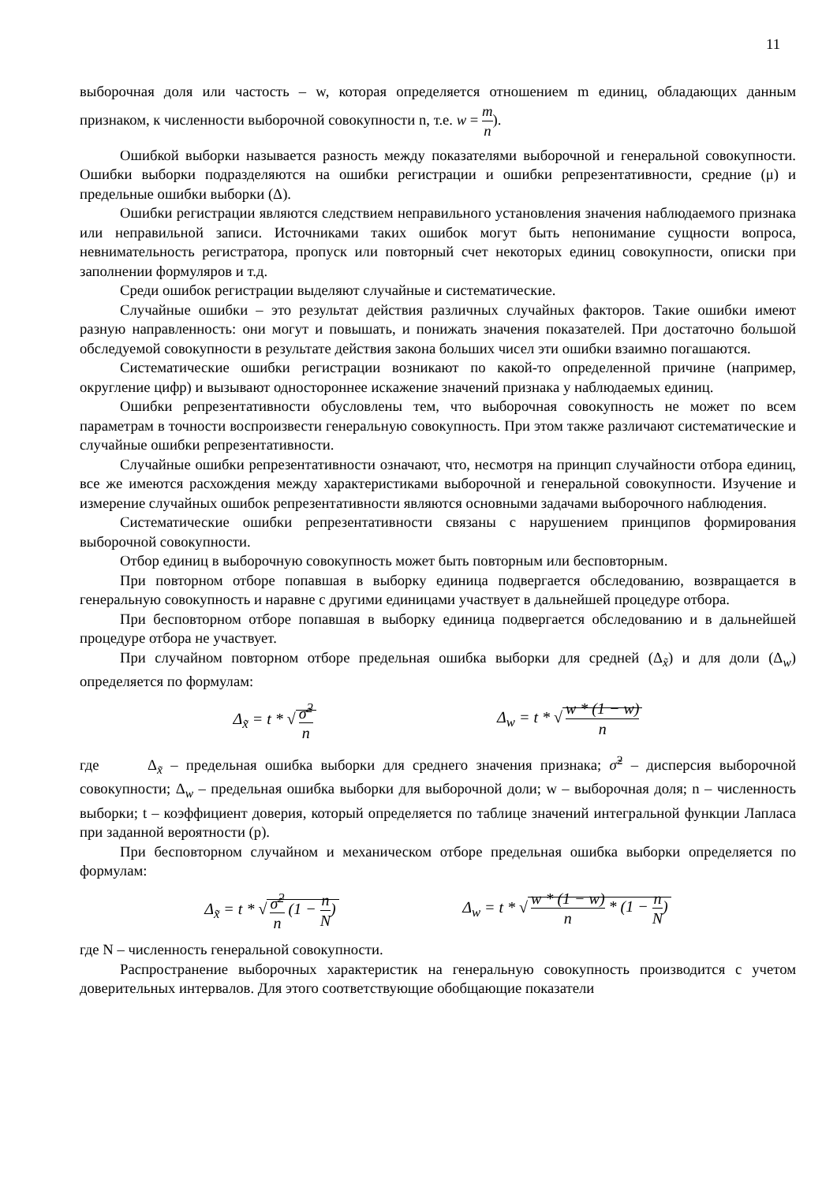11
выборочная доля или частость – w, которая определяется отношением m единиц, обладающих данным признаком, к численности выборочной совокупности n, т.е. w = m n).
Ошибкой выборки называется разность между показателями выборочной и генеральной совокупности. Ошибки выборки подразделяются на ошибки регистрации и ошибки репрезентативности, средние (μ) и предельные ошибки выборки (Δ).
Ошибки регистрации являются следствием неправильного установления значения наблюдаемого признака или неправильной записи. Источниками таких ошибок могут быть непонимание сущности вопроса, невнимательность регистратора, пропуск или повторный счет некоторых единиц совокупности, описки при заполнении формуляров и т.д.
Среди ошибок регистрации выделяют случайные и систематические.
Случайные ошибки – это результат действия различных случайных факторов. Такие ошибки имеют разную направленность: они могут и повышать, и понижать значения показателей. При достаточно большой обследуемой совокупности в результате действия закона больших чисел эти ошибки взаимно погашаются.
Систематические ошибки регистрации возникают по какой-то определенной причине (например, округление цифр) и вызывают одностороннее искажение значений признака у наблюдаемых единиц.
Ошибки репрезентативности обусловлены тем, что выборочная совокупность не может по всем параметрам в точности воспроизвести генеральную совокупность. При этом также различают систематические и случайные ошибки репрезентативности.
Случайные ошибки репрезентативности означают, что, несмотря на принцип случайности отбора единиц, все же имеются расхождения между характеристиками выборочной и генеральной совокупности. Изучение и измерение случайных ошибок репрезентативности являются основными задачами выборочного наблюдения.
Систематические ошибки репрезентативности связаны с нарушением принципов формирования выборочной совокупности.
Отбор единиц в выборочную совокупность может быть повторным или бесповторным.
При повторном отборе попавшая в выборку единица подвергается обследованию, возвращается в генеральную совокупность и наравне с другими единицами участвует в дальнейшей процедуре отбора.
При бесповторном отборе попавшая в выборку единица подвергается обследованию и в дальнейшей процедуре отбора не участвует.
При случайном повторном отборе предельная ошибка выборки для средней (Δ<sub>x̃</sub>) и для доли (Δ<sub>w</sub>) определяется по формулам:
Δ<sub>x̃</sub> = t * √ σ̃<sup>2</sup> n Δ<sub>w</sub> = t * √ w * (1 − w) n
где Δ<sub>x̃</sub> – предельная ошибка выборки для среднего значения признака; σ̃<sup>2</sup> – дисперсия выборочной совокупности; Δ<sub>w</sub> – предельная ошибка выборки для выборочной доли; w – выборочная доля; n – численность выборки; t – коэффициент доверия, который определяется по таблице значений интегральной функции Лапласа при заданной вероятности (p).
При бесповторном случайном и механическом отборе предельная ошибка выборки определяется по формулам:
Δ<sub>x̃</sub> = t * √ σ̃<sup>2</sup> n (1 − n N) Δ<sub>w</sub> = t * √ w * (1 − w) n * (1 − n N)
где N – численность генеральной совокупности.
Распространение выборочных характеристик на генеральную совокупность производится с учетом доверительных интервалов. Для этого соответствующие обобщающие показатели